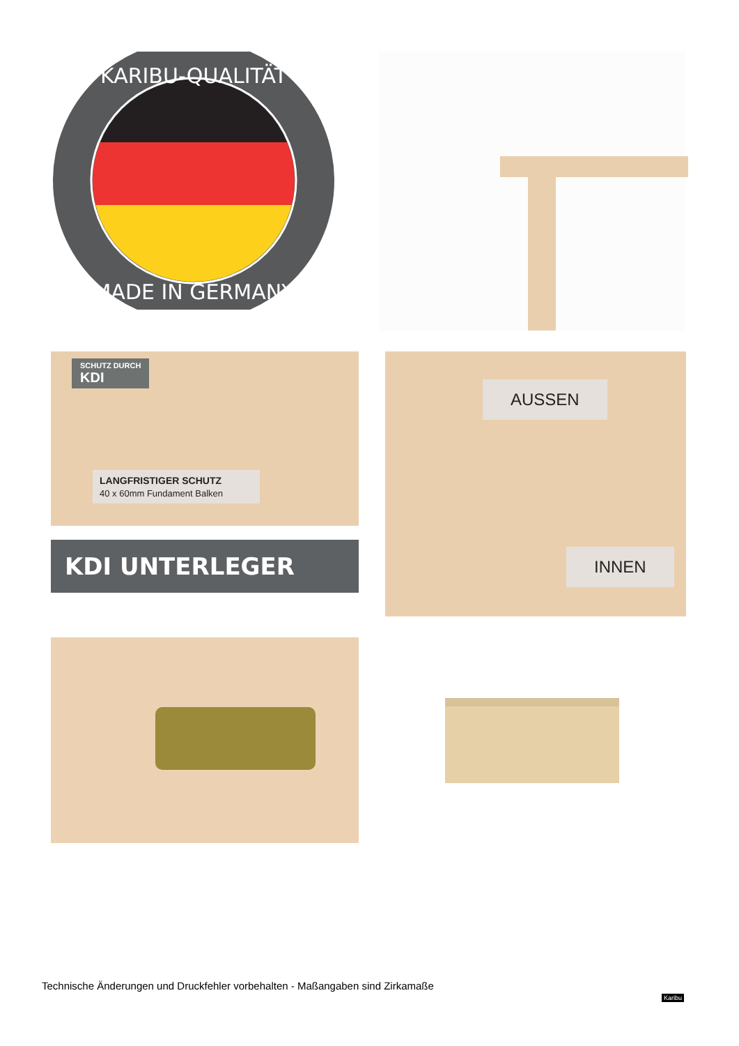KARIBU-QUALITÄT
MADE IN GERMANY
SCHUTZ DURCH
KDI
LANGFRISTIGER SCHUTZ
40 x 60mm Fundament Balken
KDI UNTERLEGER
AUSSEN
INNEN
Technische Änderungen und Druckfehler vorbehalten - Maßangaben sind Zirkamaße
Karibu